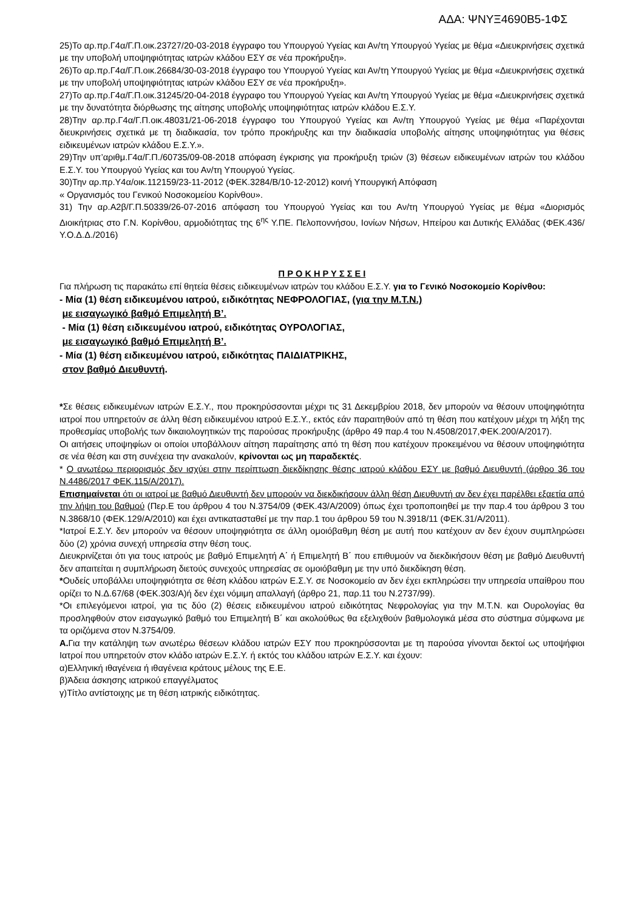ΑΔΑ: ΨΝΥΞ4690Β5-1ΦΣ
25)Το αρ.πρ.Γ4α/Γ.Π.οικ.23727/20-03-2018 έγγραφο του Υπουργού Υγείας και Αν/τη Υπουργού Υγείας με θέμα «Διευκρινήσεις σχετικά με την υποβολή υποψηφιότητας ιατρών κλάδου ΕΣΥ σε νέα προκήρυξη».
26)Το αρ.πρ.Γ4α/Γ.Π.οικ.26684/30-03-2018 έγγραφο του Υπουργού Υγείας και Αν/τη Υπουργού Υγείας με θέμα «Διευκρινήσεις σχετικά με την υποβολή υποψηφιότητας ιατρών κλάδου ΕΣΥ σε νέα προκήρυξη».
27)Το αρ.πρ.Γ4α/Γ.Π.οικ.31245/20-04-2018 έγγραφο του Υπουργού Υγείας και Αν/τη Υπουργού Υγείας με θέμα «Διευκρινήσεις σχετικά με την δυνατότητα διόρθωσης της αίτησης υποβολής υποψηφιότητας ιατρών κλάδου Ε.Σ.Υ.
28)Την αρ.πρ.Γ4α/Γ.Π.οικ.48031/21-06-2018 έγγραφο του Υπουργού Υγείας και Αν/τη Υπουργού Υγείας με θέμα «Παρέχονται διευκρινήσεις σχετικά με τη διαδικασία, τον τρόπο προκήρυξης και την διαδικασία υποβολής αίτησης υποψηφιότητας για θέσεις ειδικευμένων ιατρών κλάδου Ε.Σ.Υ.».
29)Την υπ’αριθμ.Γ4α/Γ.Π./60735/09-08-2018 απόφαση έγκρισης για προκήρυξη τριών (3) θέσεων ειδικευμένων ιατρών του κλάδου Ε.Σ.Υ. του Υπουργού Υγείας και του Αν/τη Υπουργού Υγείας.
30)Την αρ.πρ.Υ4α/οικ.112159/23-11-2012 (ΦΕΚ.3284/Β/10-12-2012) κοινή Υπουργική Απόφαση
« Οργανισμός του Γενικού Νοσοκομείου Κορίνθου».
31) Την αρ.Α2β/Γ.Π.50339/26-07-2016 απόφαση του Υπουργού Υγείας και του Αν/τη Υπουργού Υγείας με θέμα «Διορισμός Διοικήτριας στο Γ.Ν. Κορίνθου, αρμοδιότητας της 6<sup>ης</sup> Υ.ΠΕ. Πελοποννήσου, Ιονίων Νήσων, Ηπείρου και Δυτικής Ελλάδας (ΦΕΚ.436/Υ.Ο.Δ.Δ./2016)
Π Ρ Ο Κ Η Ρ Υ Σ Σ Ε Ι
Για πλήρωση τις παρακάτω επί θητεία θέσεις ειδικευμένων ιατρών του κλάδου Ε.Σ.Υ. για το Γενικό Νοσοκομείο Κορίνθου:
- Μία (1) θέση ειδικευμένου ιατρού, ειδικότητας ΝΕΦΡΟΛΟΓΙΑΣ, (για την Μ.Τ.Ν.)
με εισαγωγικό βαθμό Επιμελητή Β’.
- Μία (1) θέση ειδικευμένου ιατρού, ειδικότητας ΟΥΡΟΛΟΓΙΑΣ,
με εισαγωγικό βαθμό Επιμελητή Β’.
- Μία (1) θέση ειδικευμένου ιατρού, ειδικότητας ΠΑΙΔΙΑΤΡΙΚΗΣ,
στον βαθμό Διευθυντή.
*Σε θέσεις ειδικευμένων ιατρών Ε.Σ.Υ., που προκηρύσσονται μέχρι τις 31 Δεκεμβρίου 2018, δεν μπορούν να θέσουν υποψηφιότητα ιατροί που υπηρετούν σε άλλη θέση ειδικευμένου ιατρού Ε.Σ.Υ., εκτός εάν παραιτηθούν από τη θέση που κατέχουν μέχρι τη λήξη της προθεσμίας υποβολής των δικαιολογητικών της παρούσας προκήρυξης (άρθρο 49 παρ.4 του Ν.4508/2017,ΦΕΚ.200/Α/2017).
Οι αιτήσεις υποψηφίων οι οποίοι υποβάλλουν αίτηση παραίτησης από τη θέση που κατέχουν προκειμένου να θέσουν υποψηφιότητα σε νέα θέση και στη συνέχεια την ανακαλούν, κρίνονται ως μη παραδεκτές.
* Ο ανωτέρω περιορισμός δεν ισχύει στην περίπτωση διεκδίκησης θέσης ιατρού κλάδου ΕΣΥ με βαθμό Διευθυντή (άρθρο 36 του Ν.4486/2017 ΦΕΚ.115/Α/2017).
Επισημαίνεται ότι οι ιατροί με βαθμό Διευθυντή δεν μπορούν να διεκδικήσουν άλλη θέση Διευθυντή αν δεν έχει παρέλθει εξαετία από την λήψη του βαθμού (Περ.Ε του άρθρου 4 του Ν.3754/09 (ΦΕΚ.43/Α/2009) όπως έχει τροποποιηθεί με την παρ.4 του άρθρου 3 του Ν.3868/10 (ΦΕΚ.129/Α/2010) και έχει αντικατασταθεί με την παρ.1 του άρθρου 59 του Ν.3918/11 (ΦΕΚ.31/Α/2011).
*Ιατροί Ε.Σ.Υ. δεν μπορούν να θέσουν υποψηφιότητα σε άλλη ομοιόβαθμη θέση με αυτή που κατέχουν αν δεν έχουν συμπληρώσει δύο (2) χρόνια συνεχή υπηρεσία στην θέση τους.
Διευκρινίζεται ότι για τους ιατρούς με βαθμό Επιμελητή Α΄ ή Επιμελητή Β΄ που επιθυμούν να διεκδικήσουν θέση με βαθμό Διευθυντή δεν απαιτείται η συμπλήρωση διετούς συνεχούς υπηρεσίας σε ομοιόβαθμη με την υπό διεκδίκηση θέση.
*Ουδείς υποβάλλει υποψηφιότητα σε θέση κλάδου ιατρών Ε.Σ.Υ. σε Νοσοκομείο αν δεν έχει εκπληρώσει την υπηρεσία υπαίθρου που ορίζει το Ν.Δ.67/68 (ΦΕΚ.303/Α)ή δεν έχει νόμιμη απαλλαγή (άρθρο 21, παρ.11 του Ν.2737/99).
*Οι επιλεγόμενοι ιατροί, για τις δύο (2) θέσεις ειδικευμένου ιατρού ειδικότητας Νεφρολογίας για την Μ.Τ.Ν. και Ουρολογίας θα προσληφθούν στον εισαγωγικό βαθμό του Επιμελητή Β΄ και ακολούθως θα εξελιχθούν βαθμολογικά μέσα στο σύστημα σύμφωνα με τα οριζόμενα στον Ν.3754/09.
Α. Για την κατάληψη των ανωτέρω θέσεων κλάδου ιατρών ΕΣΥ που προκηρύσσονται με τη παρούσα γίνονται δεκτοί ως υποψήφιοι Ιατροί που υπηρετούν στον κλάδο ιατρών Ε.Σ.Υ. ή εκτός του κλάδου ιατρών Ε.Σ.Υ. και έχουν:
α)Ελληνική ιθαγένεια ή ιθαγένεια κράτους μέλους της Ε.Ε.
β)Άδεια άσκησης ιατρικού επαγγέλματος
γ)Τίτλο αντίστοιχης με τη θέση ιατρικής ειδικότητας.